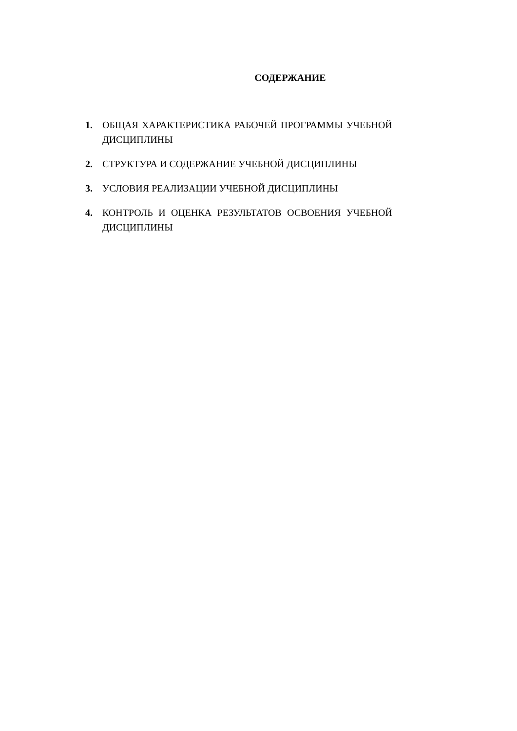СОДЕРЖАНИЕ
1. ОБЩАЯ ХАРАКТЕРИСТИКА РАБОЧЕЙ ПРОГРАММЫ УЧЕБНОЙ ДИСЦИПЛИНЫ
2. СТРУКТУРА И СОДЕРЖАНИЕ УЧЕБНОЙ ДИСЦИПЛИНЫ
3. УСЛОВИЯ РЕАЛИЗАЦИИ УЧЕБНОЙ ДИСЦИПЛИНЫ
4. КОНТРОЛЬ И ОЦЕНКА РЕЗУЛЬТАТОВ ОСВОЕНИЯ УЧЕБНОЙ ДИСЦИПЛИНЫ